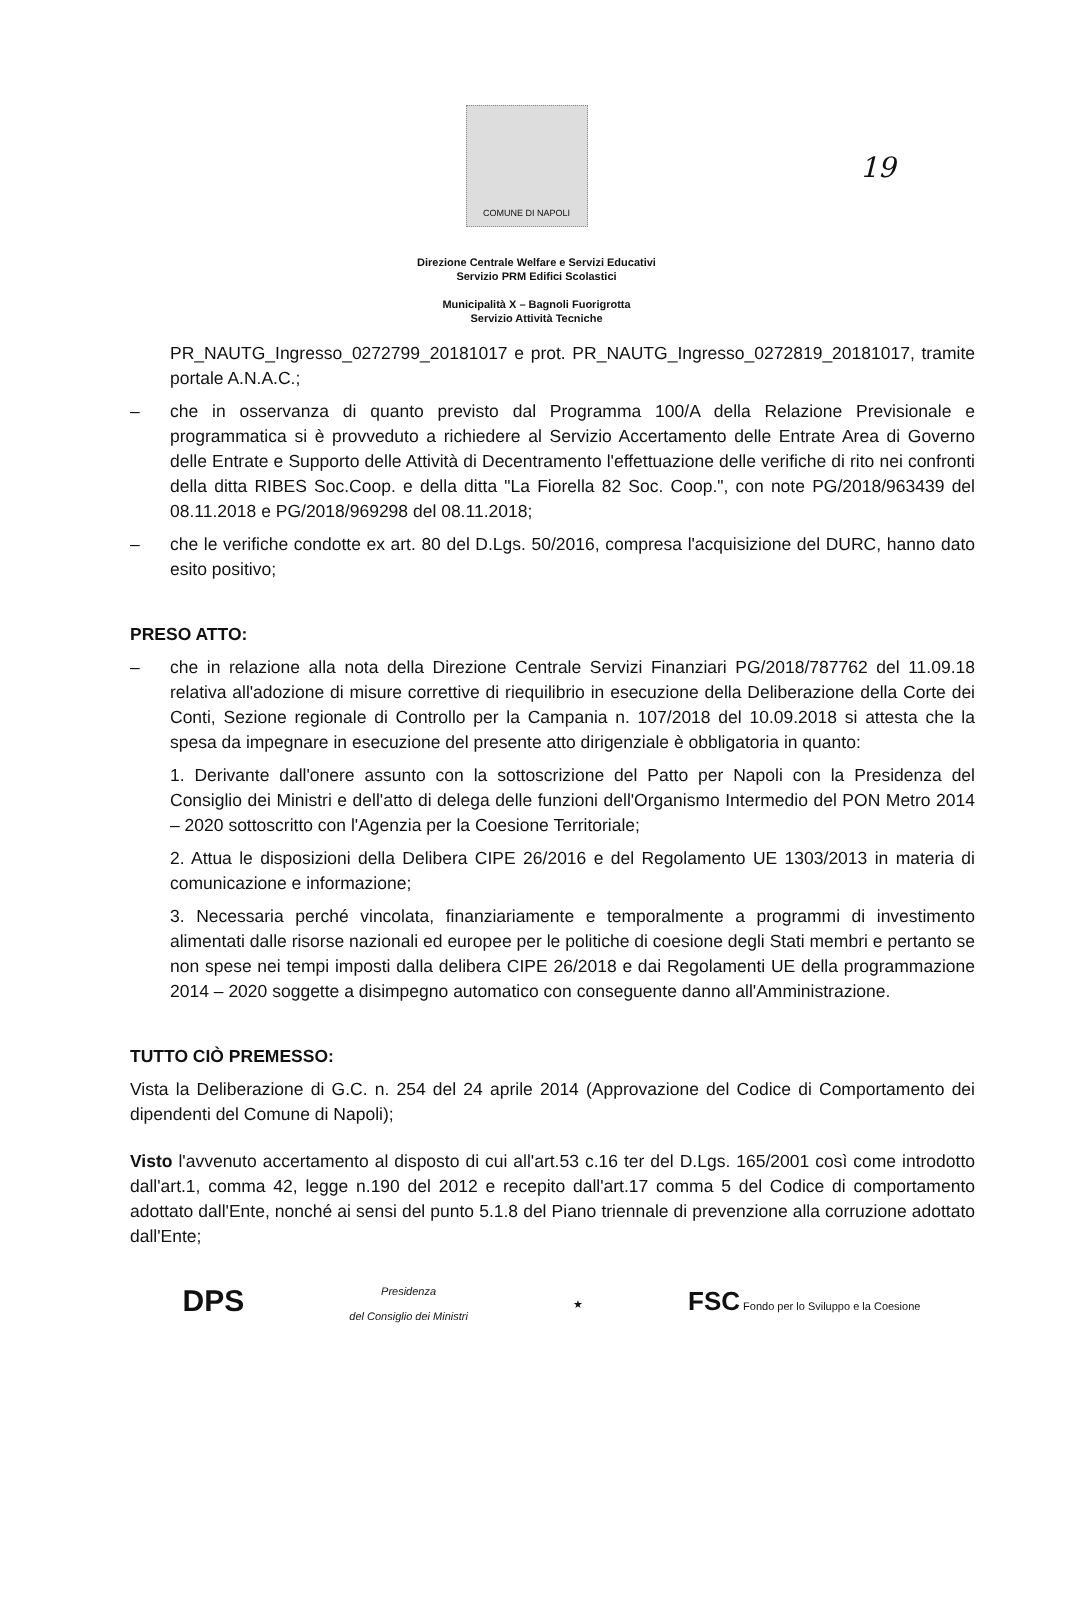19
COMUNE DI NAPOLI
Direzione Centrale Welfare e Servizi Educativi
Servizio PRM Edifici Scolastici
Municipalità X – Bagnoli Fuorigrotta
Servizio Attività Tecniche
PR_NAUTG_Ingresso_0272799_20181017 e prot. PR_NAUTG_Ingresso_0272819_20181017, tramite portale A.N.A.C.;
– che in osservanza di quanto previsto dal Programma 100/A della Relazione Previsionale e programmatica si è provveduto a richiedere al Servizio Accertamento delle Entrate Area di Governo delle Entrate e Supporto delle Attività di Decentramento l'effettuazione delle verifiche di rito nei confronti della ditta RIBES Soc.Coop. e della ditta "La Fiorella 82 Soc. Coop.", con note PG/2018/963439 del 08.11.2018 e PG/2018/969298 del 08.11.2018;
– che le verifiche condotte ex art. 80 del D.Lgs. 50/2016, compresa l'acquisizione del DURC, hanno dato esito positivo;
PRESO ATTO:
– che in relazione alla nota della Direzione Centrale Servizi Finanziari PG/2018/787762 del 11.09.18 relativa all'adozione di misure correttive di riequilibrio in esecuzione della Deliberazione della Corte dei Conti, Sezione regionale di Controllo per la Campania n. 107/2018 del 10.09.2018 si attesta che la spesa da impegnare in esecuzione del presente atto dirigenziale è obbligatoria in quanto:
1. Derivante dall'onere assunto con la sottoscrizione del Patto per Napoli con la Presidenza del Consiglio dei Ministri e dell'atto di delega delle funzioni dell'Organismo Intermedio del PON Metro 2014 – 2020 sottoscritto con l'Agenzia per la Coesione Territoriale;
2. Attua le disposizioni della Delibera CIPE 26/2016 e del Regolamento UE 1303/2013 in materia di comunicazione e informazione;
3. Necessaria perché vincolata, finanziariamente e temporalmente a programmi di investimento alimentati dalle risorse nazionali ed europee per le politiche di coesione degli Stati membri e pertanto se non spese nei tempi imposti dalla delibera CIPE 26/2018 e dai Regolamenti UE della programmazione 2014 – 2020 soggette a disimpegno automatico con conseguente danno all'Amministrazione.
TUTTO CIÒ PREMESSO:
Vista la Deliberazione di G.C. n. 254 del 24 aprile 2014 (Approvazione del Codice di Comportamento dei dipendenti del Comune di Napoli);
Visto l'avvenuto accertamento al disposto di cui all'art.53 c.16 ter del D.Lgs. 165/2001 così come introdotto dall'art.1, comma 42, legge n.190 del 2012 e recepito dall'art.17 comma 5 del Codice di comportamento adottato dall'Ente, nonché ai sensi del punto 5.1.8 del Piano triennale di prevenzione alla corruzione adottato dall'Ente;
DPS Presidenza
del Consiglio dei Ministri ★ FSC Fondo per lo Sviluppo e la Coesione